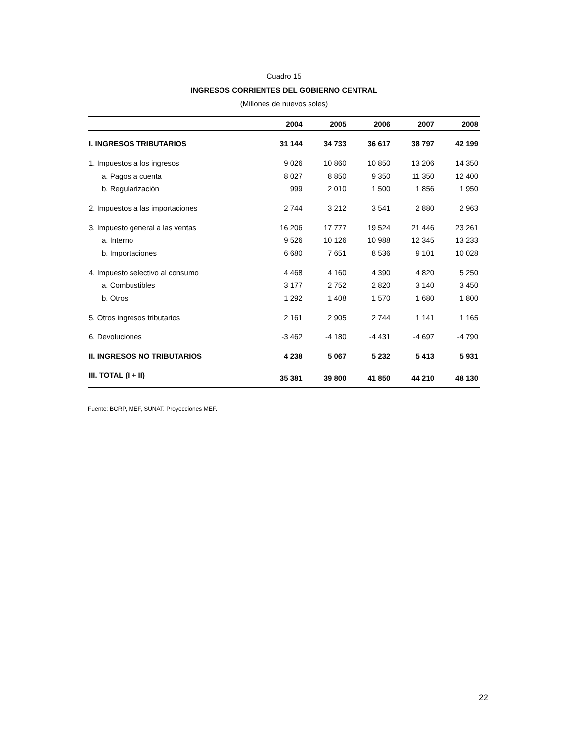Cuadro 15
INGRESOS CORRIENTES DEL GOBIERNO CENTRAL
(Millones de nuevos soles)
| | 2004 | 2005 | 2006 | 2007 | 2008 |
| --- | --- | --- | --- | --- | --- |
| I. INGRESOS TRIBUTARIOS | 31 144 | 34 733 | 36 617 | 38 797 | 42 199 |
| 1. Impuestos a los ingresos | 9 026 | 10 860 | 10 850 | 13 206 | 14 350 |
| a. Pagos a cuenta | 8 027 | 8 850 | 9 350 | 11 350 | 12 400 |
| b. Regularización | 999 | 2 010 | 1 500 | 1 856 | 1 950 |
| 2. Impuestos a las importaciones | 2 744 | 3 212 | 3 541 | 2 880 | 2 963 |
| 3. Impuesto general a las ventas | 16 206 | 17 777 | 19 524 | 21 446 | 23 261 |
| a. Interno | 9 526 | 10 126 | 10 988 | 12 345 | 13 233 |
| b. Importaciones | 6 680 | 7 651 | 8 536 | 9 101 | 10 028 |
| 4. Impuesto selectivo al consumo | 4 468 | 4 160 | 4 390 | 4 820 | 5 250 |
| a. Combustibles | 3 177 | 2 752 | 2 820 | 3 140 | 3 450 |
| b. Otros | 1 292 | 1 408 | 1 570 | 1 680 | 1 800 |
| 5. Otros ingresos tributarios | 2 161 | 2 905 | 2 744 | 1 141 | 1 165 |
| 6. Devoluciones | -3 462 | -4 180 | -4 431 | -4 697 | -4 790 |
| II. INGRESOS NO TRIBUTARIOS | 4 238 | 5 067 | 5 232 | 5 413 | 5 931 |
| III. TOTAL (I + II) | 35 381 | 39 800 | 41 850 | 44 210 | 48 130 |
Fuente: BCRP, MEF, SUNAT. Proyecciones MEF.
22